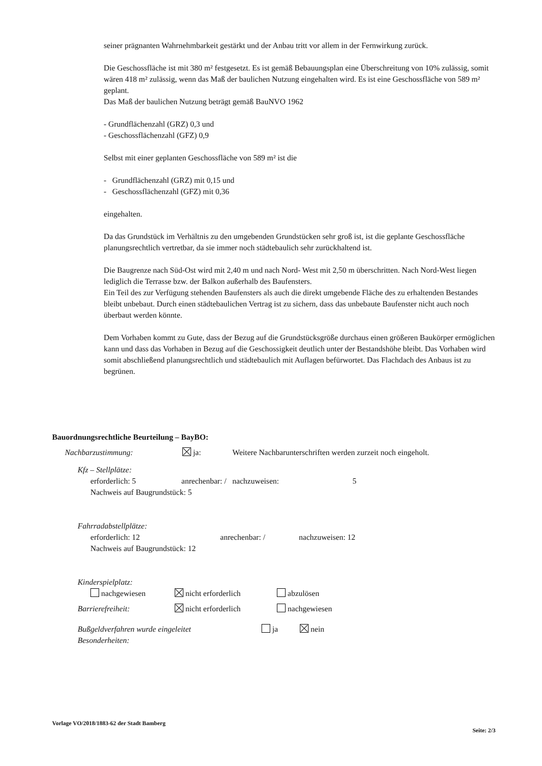seiner prägnanten Wahrnehmbarkeit gestärkt und der Anbau tritt vor allem in der Fernwirkung zurück.
Die Geschossfläche ist mit 380 m² festgesetzt. Es ist gemäß Bebauungsplan eine Überschreitung von 10% zulässig, somit wären 418 m² zulässig, wenn das Maß der baulichen Nutzung eingehalten wird. Es ist eine Geschossfläche von 589 m² geplant.
Das Maß der baulichen Nutzung beträgt gemäß BauNVO 1962
- Grundflächenzahl (GRZ) 0,3 und
- Geschossflächenzahl (GFZ) 0,9
Selbst mit einer geplanten Geschossfläche von 589 m² ist die
- Grundflächenzahl (GRZ) mit 0,15 und
- Geschossflächenzahl (GFZ) mit 0,36
eingehalten.
Da das Grundstück im Verhältnis zu den umgebenden Grundstücken sehr groß ist, ist die geplante Geschossfläche planungsrechtlich vertretbar, da sie immer noch städtebaulich sehr zurückhaltend ist.
Die Baugrenze nach Süd-Ost wird mit 2,40 m und nach Nord- West mit 2,50 m überschritten. Nach Nord-West liegen lediglich die Terrasse bzw. der Balkon außerhalb des Baufensters.
Ein Teil des zur Verfügung stehenden Baufensters als auch die direkt umgebende Fläche des zu erhaltenden Bestandes bleibt unbebaut. Durch einen städtebaulichen Vertrag ist zu sichern, dass das unbebaute Baufenster nicht auch noch überbaut werden könnte.
Dem Vorhaben kommt zu Gute, dass der Bezug auf die Grundstücksgröße durchaus einen größeren Baukörper ermöglichen kann und dass das Vorhaben in Bezug auf die Geschossigkeit deutlich unter der Bestandshöhe bleibt. Das Vorhaben wird somit abschließend planungsrechtlich und städtebaulich mit Auflagen befürwortet. Das Flachdach des Anbaus ist zu begrünen.
Bauordnungsrechtliche Beurteilung – BayBO:
Nachbarzustimmung: ja: Weitere Nachbarunterschriften werden zurzeit noch eingeholt.
Kfz – Stellplätze:
erforderlich: 5 anrechenbar: / nachzuweisen: 5
Nachweis auf Baugrundstück: 5
Fahrradabstellplätze:
erforderlich: 12 anrechenbar: / nachzuweisen: 12
Nachweis auf Baugrundstück: 12
Kinderspielplatz:
nachgewiesen nicht erforderlich abzulösen
Barrierefreiheit: nicht erforderlich nachgewiesen
Bußgeldverfahren wurde eingeleitet ja nein
Besonderheiten:
Vorlage VO/2018/1883-62 der Stadt Bamberg Seite: 2/3